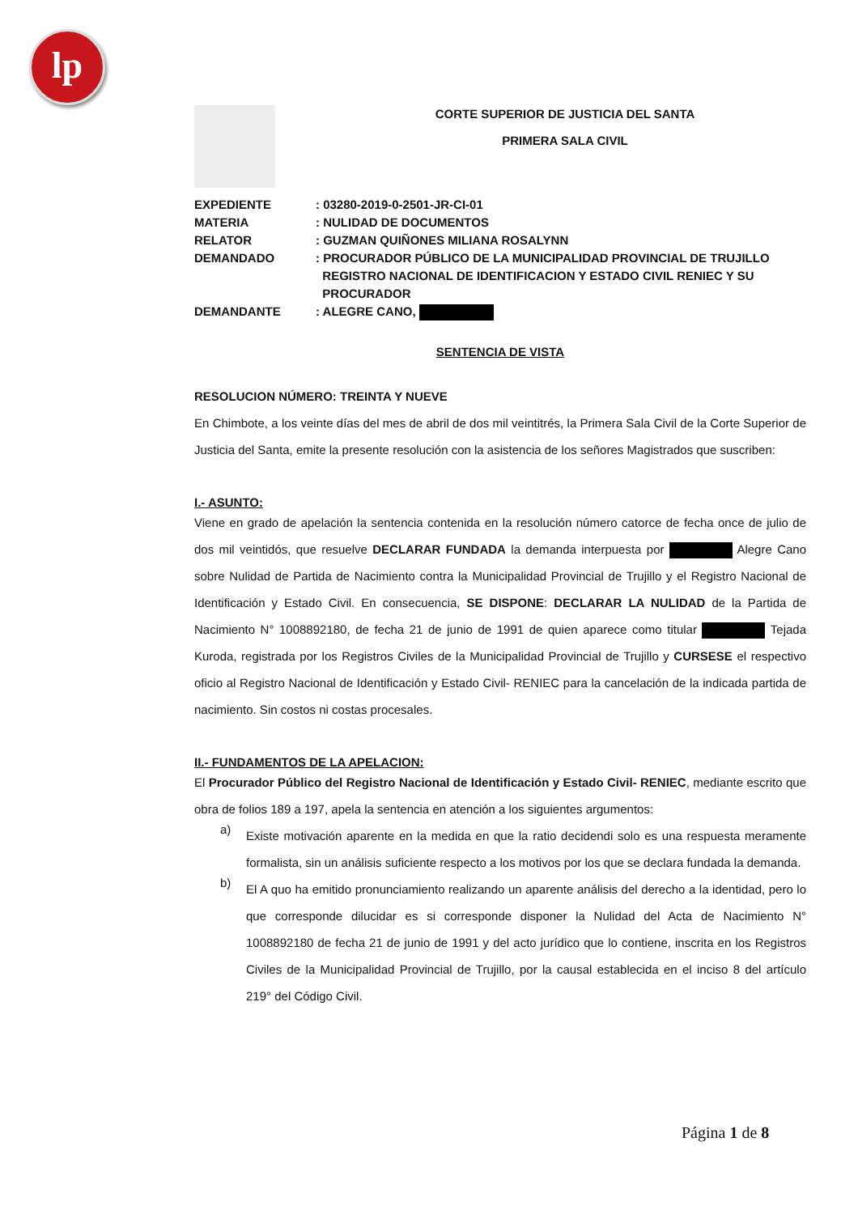lp
CORTE SUPERIOR DE JUSTICIA DEL SANTA
PRIMERA SALA CIVIL
| EXPEDIENTE | : 03280-2019-0-2501-JR-CI-01 |
| MATERIA | : NULIDAD DE DOCUMENTOS |
| RELATOR | : GUZMAN QUIÑONES MILIANA ROSALYNN |
| DEMANDADO | : PROCURADOR PÚBLICO DE LA MUNICIPALIDAD PROVINCIAL DE TRUJILLO REGISTRO NACIONAL DE IDENTIFICACION Y ESTADO CIVIL RENIEC Y SU PROCURADOR |
| DEMANDANTE | : ALEGRE CANO, |
SENTENCIA DE VISTA
RESOLUCION NÚMERO: TREINTA Y NUEVE
En Chimbote, a los veinte días del mes de abril de dos mil veintitrés, la Primera Sala Civil de la Corte Superior de Justicia del Santa, emite la presente resolución con la asistencia de los señores Magistrados que suscriben:
I.- ASUNTO:
Viene en grado de apelación la sentencia contenida en la resolución número catorce de fecha once de julio de dos mil veintidós, que resuelve DECLARAR FUNDADA la demanda interpuesta por Alegre Cano sobre Nulidad de Partida de Nacimiento contra la Municipalidad Provincial de Trujillo y el Registro Nacional de Identificación y Estado Civil. En consecuencia, SE DISPONE: DECLARAR LA NULIDAD de la Partida de Nacimiento N° 1008892180, de fecha 21 de junio de 1991 de quien aparece como titular Tejada Kuroda, registrada por los Registros Civiles de la Municipalidad Provincial de Trujillo y CURSESE el respectivo oficio al Registro Nacional de Identificación y Estado Civil- RENIEC para la cancelación de la indicada partida de nacimiento. Sin costos ni costas procesales.
II.- FUNDAMENTOS DE LA APELACION:
El Procurador Público del Registro Nacional de Identificación y Estado Civil- RENIEC, mediante escrito que obra de folios 189 a 197, apela la sentencia en atención a los siguientes argumentos:
a)
Existe motivación aparente en la medida en que la ratio decidendi solo es una respuesta meramente formalista, sin un análisis suficiente respecto a los motivos por los que se declara fundada la demanda.
b)
El A quo ha emitido pronunciamiento realizando un aparente análisis del derecho a la identidad, pero lo que corresponde dilucidar es si corresponde disponer la Nulidad del Acta de Nacimiento N° 1008892180 de fecha 21 de junio de 1991 y del acto jurídico que lo contiene, inscrita en los Registros Civiles de la Municipalidad Provincial de Trujillo, por la causal establecida en el inciso 8 del artículo 219° del Código Civil.
Página 1 de 8